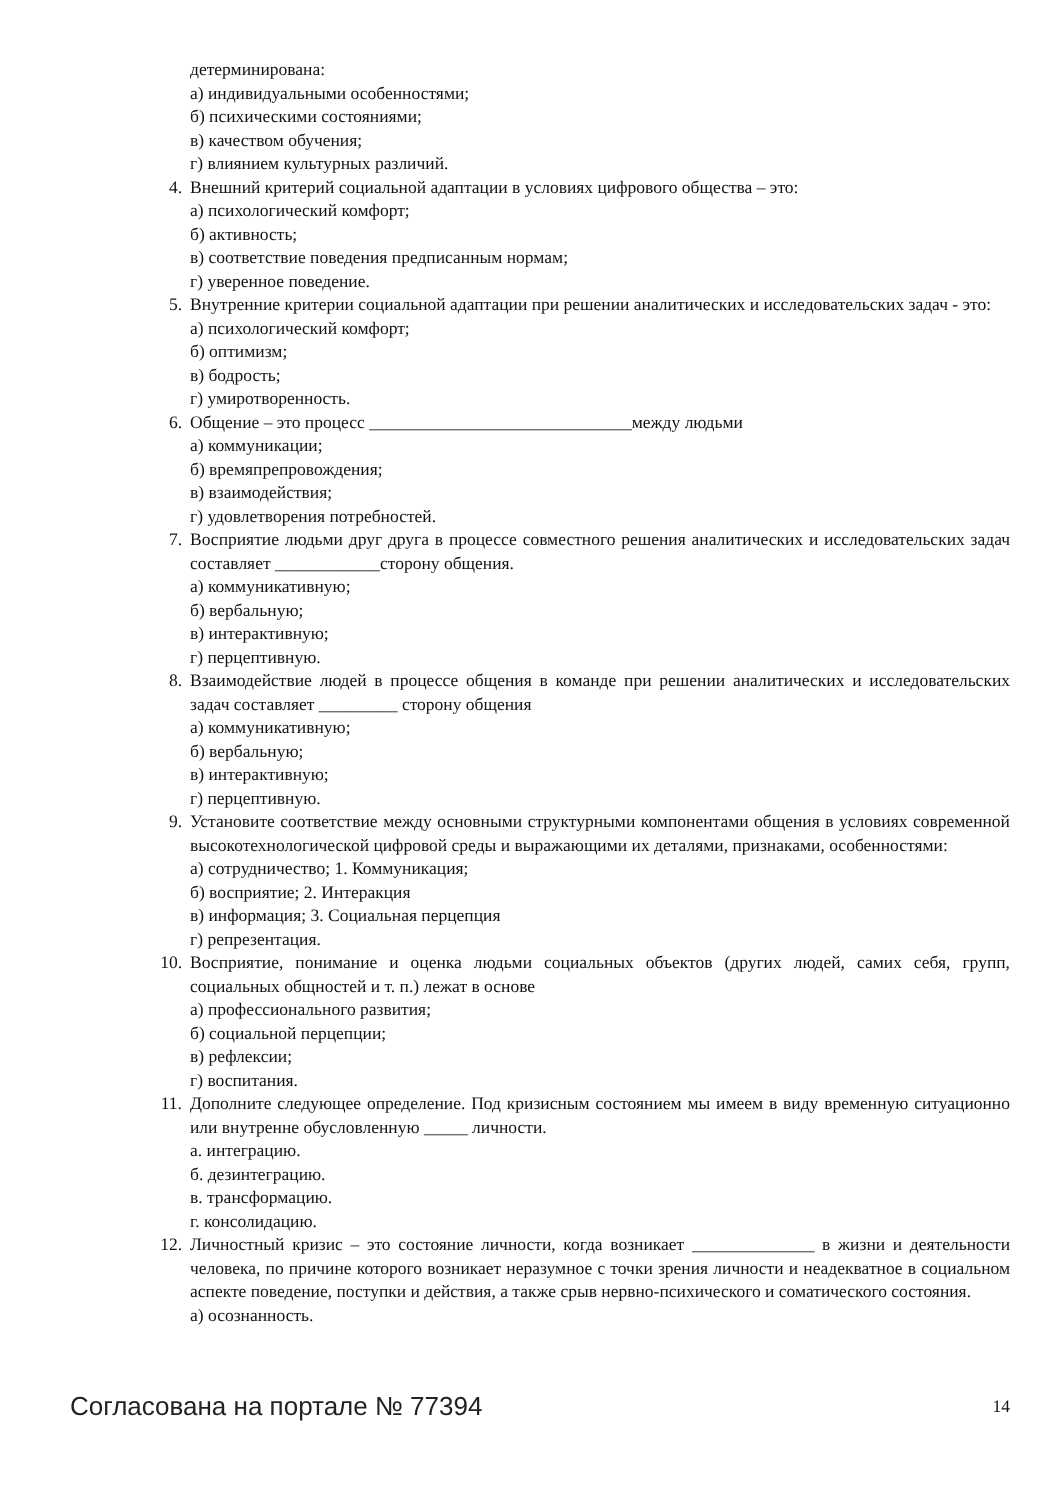детерминирована:
а) индивидуальными особенностями;
б) психическими состояниями;
в) качеством обучения;
г) влиянием культурных различий.
4. Внешний критерий социальной адаптации в условиях цифрового общества – это:
а) психологический комфорт;
б) активность;
в) соответствие поведения предписанным нормам;
г) уверенное поведение.
5. Внутренние критерии социальной адаптации при решении аналитических и исследовательских задач - это:
а) психологический комфорт;
б) оптимизм;
в) бодрость;
г) умиротворенность.
6. Общение – это процесс ______________________________между людьми
а) коммуникации;
б) времяпрепровождения;
в) взаимодействия;
г) удовлетворения потребностей.
7. Восприятие людьми друг друга в процессе совместного решения аналитических и исследовательских задач составляет ____________сторону общения.
а) коммуникативную;
б) вербальную;
в) интерактивную;
г) перцептивную.
8. Взаимодействие людей в процессе общения в команде при решении аналитических и исследовательских задач составляет _________ сторону общения
а) коммуникативную;
б) вербальную;
в) интерактивную;
г) перцептивную.
9. Установите соответствие между основными структурными компонентами общения в условиях современной высокотехнологической цифровой среды и выражающими их деталями, признаками, особенностями:
а) сотрудничество; 1. Коммуникация;
б) восприятие; 2. Интеракция
в) информация; 3. Социальная перцепция
г) репрезентация.
10. Восприятие, понимание и оценка людьми социальных объектов (других людей, самих себя, групп, социальных общностей и т. п.) лежат в основе
а) профессионального развития;
б) социальной перцепции;
в) рефлексии;
г) воспитания.
11. Дополните следующее определение. Под кризисным состоянием мы имеем в виду временную ситуационно или внутренне обусловленную _____ личности.
а. интеграцию.
б. дезинтеграцию.
в. трансформацию.
г. консолидацию.
12. Личностный кризис – это состояние личности, когда возникает ______________ в жизни и деятельности человека, по причине которого возникает неразумное с точки зрения личности и неадекватное в социальном аспекте поведение, поступки и действия, а также срыв нервно-психического и соматического состояния.
а) осознанность.
Согласована на портале № 77394 14